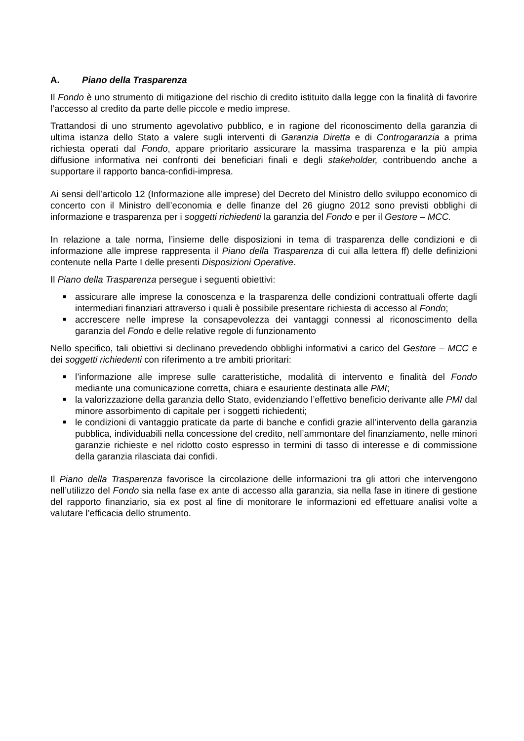A. Piano della Trasparenza
Il Fondo è uno strumento di mitigazione del rischio di credito istituito dalla legge con la finalità di favorire l’accesso al credito da parte delle piccole e medio imprese.
Trattandosi di uno strumento agevolativo pubblico, e in ragione del riconoscimento della garanzia di ultima istanza dello Stato a valere sugli interventi di Garanzia Diretta e di Controgaranzia a prima richiesta operati dal Fondo, appare prioritario assicurare la massima trasparenza e la più ampia diffusione informativa nei confronti dei beneficiari finali e degli stakeholder, contribuendo anche a supportare il rapporto banca-confidi-impresa.
Ai sensi dell’articolo 12 (Informazione alle imprese) del Decreto del Ministro dello sviluppo economico di concerto con il Ministro dell’economia e delle finanze del 26 giugno 2012 sono previsti obblighi di informazione e trasparenza per i soggetti richiedenti la garanzia del Fondo e per il Gestore – MCC.
In relazione a tale norma, l’insieme delle disposizioni in tema di trasparenza delle condizioni e di informazione alle imprese rappresenta il Piano della Trasparenza di cui alla lettera ff) delle definizioni contenute nella Parte I delle presenti Disposizioni Operative.
Il Piano della Trasparenza persegue i seguenti obiettivi:
■ assicurare alle imprese la conoscenza e la trasparenza delle condizioni contrattuali offerte dagli intermediari finanziari attraverso i quali è possibile presentare richiesta di accesso al Fondo;
■ accrescere nelle imprese la consapevolezza dei vantaggi connessi al riconoscimento della garanzia del Fondo e delle relative regole di funzionamento
Nello specifico, tali obiettivi si declinano prevedendo obblighi informativi a carico del Gestore – MCC e dei soggetti richiedenti con riferimento a tre ambiti prioritari:
■ l’informazione alle imprese sulle caratteristiche, modalità di intervento e finalità del Fondo mediante una comunicazione corretta, chiara e esauriente destinata alle PMI;
■ la valorizzazione della garanzia dello Stato, evidenziando l’effettivo beneficio derivante alle PMI dal minore assorbimento di capitale per i soggetti richiedenti;
■ le condizioni di vantaggio praticate da parte di banche e confidi grazie all’intervento della garanzia pubblica, individuabili nella concessione del credito, nell’ammontare del finanziamento, nelle minori garanzie richieste e nel ridotto costo espresso in termini di tasso di interesse e di commissione della garanzia rilasciata dai confidi.
Il Piano della Trasparenza favorisce la circolazione delle informazioni tra gli attori che intervengono nell’utilizzo del Fondo sia nella fase ex ante di accesso alla garanzia, sia nella fase in itinere di gestione del rapporto finanziario, sia ex post al fine di monitorare le informazioni ed effettuare analisi volte a valutare l’efficacia dello strumento.